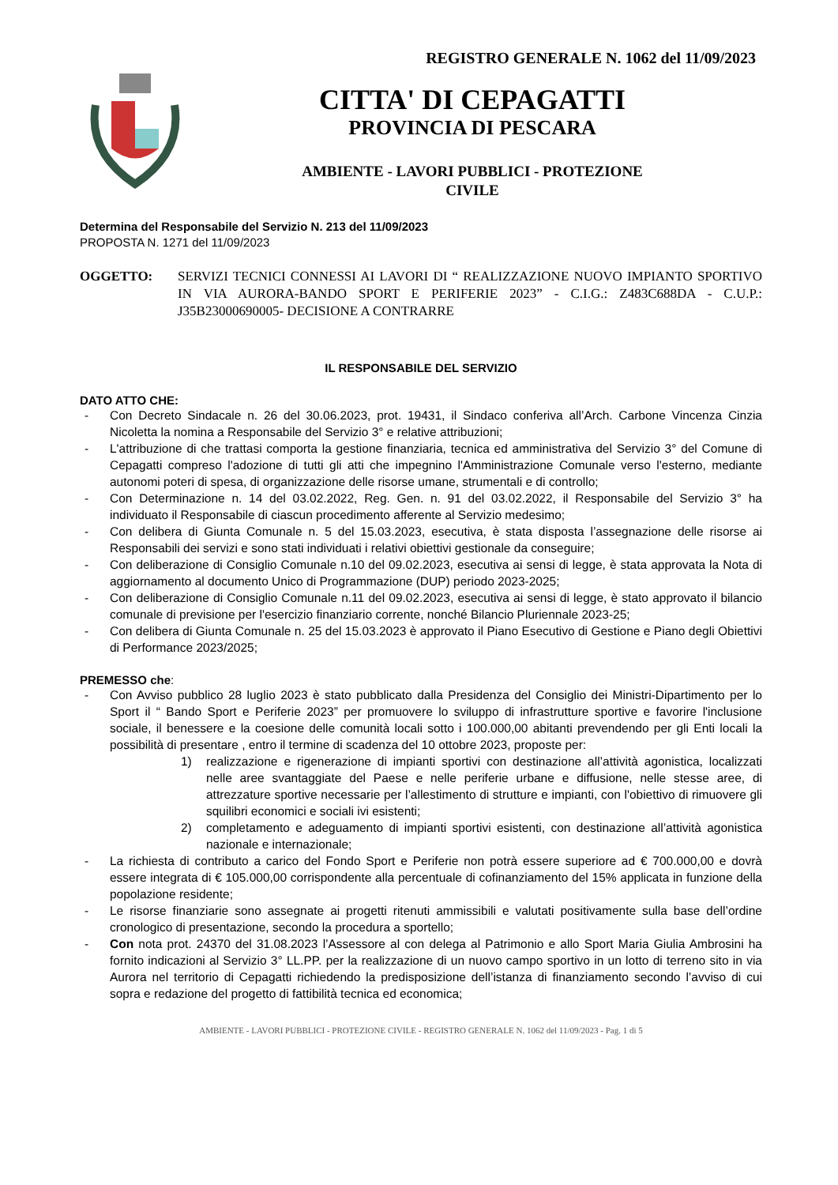REGISTRO GENERALE N. 1062 del 11/09/2023
CITTA' DI CEPAGATTI
PROVINCIA DI PESCARA
AMBIENTE - LAVORI PUBBLICI - PROTEZIONE
CIVILE
Determina del Responsabile del Servizio N. 213 del 11/09/2023
PROPOSTA N. 1271 del 11/09/2023
OGGETTO: SERVIZI TECNICI CONNESSI AI LAVORI DI “ REALIZZAZIONE NUOVO IMPIANTO SPORTIVO IN VIA AURORA-BANDO SPORT E PERIFERIE 2023” - C.I.G.: Z483C688DA - C.U.P.: J35B23000690005- DECISIONE A CONTRARRE
IL RESPONSABILE DEL SERVIZIO
DATO ATTO CHE:
- Con Decreto Sindacale n. 26 del 30.06.2023, prot. 19431, il Sindaco conferiva all’Arch. Carbone Vincenza Cinzia Nicoletta la nomina a Responsabile del Servizio 3° e relative attribuzioni;
- L'attribuzione di che trattasi comporta la gestione finanziaria, tecnica ed amministrativa del Servizio 3° del Comune di Cepagatti compreso l'adozione di tutti gli atti che impegnino l'Amministrazione Comunale verso l'esterno, mediante autonomi poteri di spesa, di organizzazione delle risorse umane, strumentali e di controllo;
- Con Determinazione n. 14 del 03.02.2022, Reg. Gen. n. 91 del 03.02.2022, il Responsabile del Servizio 3° ha individuato il Responsabile di ciascun procedimento afferente al Servizio medesimo;
- Con delibera di Giunta Comunale n. 5 del 15.03.2023, esecutiva, è stata disposta l’assegnazione delle risorse ai Responsabili dei servizi e sono stati individuati i relativi obiettivi gestionale da conseguire;
- Con deliberazione di Consiglio Comunale n.10 del 09.02.2023, esecutiva ai sensi di legge, è stata approvata la Nota di aggiornamento al documento Unico di Programmazione (DUP) periodo 2023-2025;
- Con deliberazione di Consiglio Comunale n.11 del 09.02.2023, esecutiva ai sensi di legge, è stato approvato il bilancio comunale di previsione per l'esercizio finanziario corrente, nonché Bilancio Pluriennale 2023-25;
- Con delibera di Giunta Comunale n. 25 del 15.03.2023 è approvato il Piano Esecutivo di Gestione e Piano degli Obiettivi di Performance 2023/2025;
PREMESSO che:
- Con Avviso pubblico 28 luglio 2023 è stato pubblicato dalla Presidenza del Consiglio dei Ministri-Dipartimento per lo Sport il “ Bando Sport e Periferie 2023” per promuovere lo sviluppo di infrastrutture sportive e favorire l'inclusione sociale, il benessere e la coesione delle comunità locali sotto i 100.000,00 abitanti prevendendo per gli Enti locali la possibilità di presentare , entro il termine di scadenza del 10 ottobre 2023, proposte per:
1) realizzazione e rigenerazione di impianti sportivi con destinazione all’attività agonistica, localizzati nelle aree svantaggiate del Paese e nelle periferie urbane e diffusione, nelle stesse aree, di attrezzature sportive necessarie per l’allestimento di strutture e impianti, con l'obiettivo di rimuovere gli squilibri economici e sociali ivi esistenti;
2) completamento e adeguamento di impianti sportivi esistenti, con destinazione all’attività agonistica nazionale e internazionale;
- La richiesta di contributo a carico del Fondo Sport e Periferie non potrà essere superiore ad € 700.000,00 e dovrà essere integrata di € 105.000,00 corrispondente alla percentuale di cofinanziamento del 15% applicata in funzione della popolazione residente;
- Le risorse finanziarie sono assegnate ai progetti ritenuti ammissibili e valutati positivamente sulla base dell’ordine cronologico di presentazione, secondo la procedura a sportello;
- Con nota prot. 24370 del 31.08.2023 l’Assessore al con delega al Patrimonio e allo Sport Maria Giulia Ambrosini ha fornito indicazioni al Servizio 3° LL.PP. per la realizzazione di un nuovo campo sportivo in un lotto di terreno sito in via Aurora nel territorio di Cepagatti richiedendo la predisposizione dell’istanza di finanziamento secondo l’avviso di cui sopra e redazione del progetto di fattibilità tecnica ed economica;
AMBIENTE - LAVORI PUBBLICI - PROTEZIONE CIVILE - REGISTRO GENERALE N. 1062 del 11/09/2023 - Pag. 1 di 5